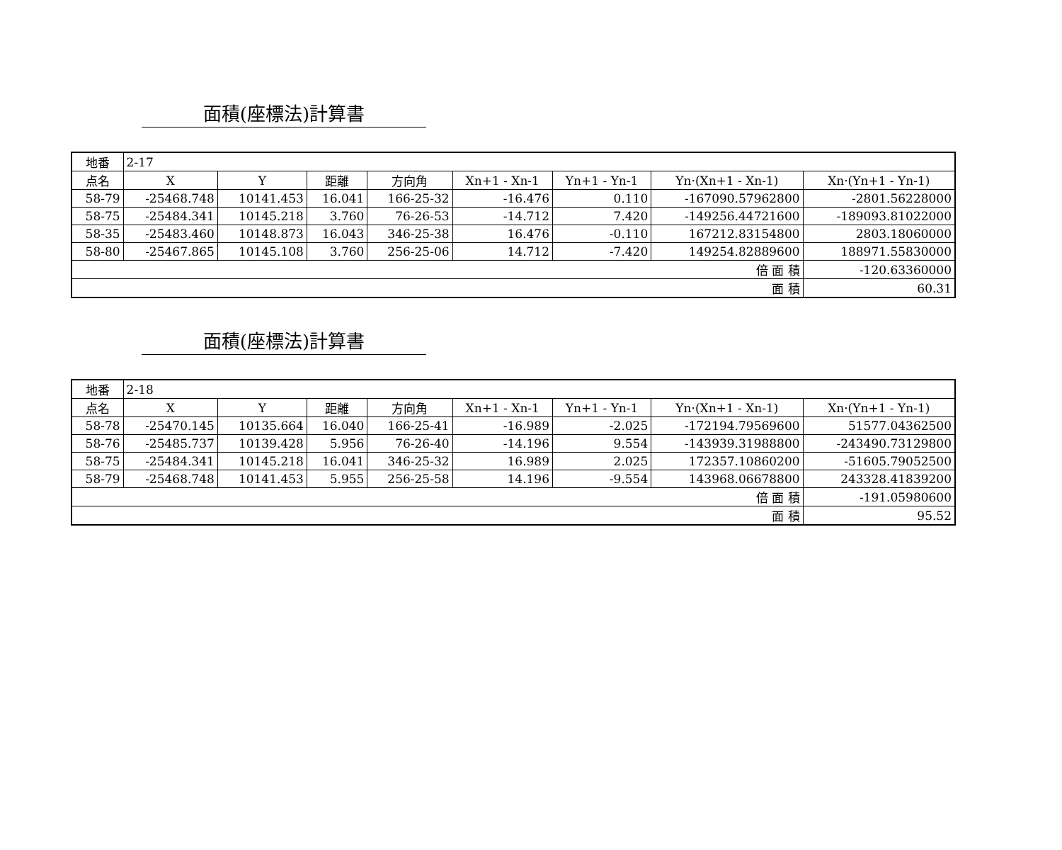面積(座標法)計算書
| 地番 | 2-17 | | | | | | | |
| 点名 | X | Y | 距離 | 方向角 | Xn+1 - Xn-1 | Yn+1 - Yn-1 | Yn·(Xn+1 - Xn-1) | Xn·(Yn+1 - Yn-1) |
| 58-79 | -25468.748 | 10141.453 | 16.041 | 166-25-32 | -16.476 | 0.110 | -167090.57962800 | -2801.56228000 |
| 58-75 | -25484.341 | 10145.218 | 3.760 | 76-26-53 | -14.712 | 7.420 | -149256.44721600 | -189093.81022000 |
| 58-35 | -25483.460 | 10148.873 | 16.043 | 346-25-38 | 16.476 | -0.110 | 167212.83154800 | 2803.18060000 |
| 58-80 | -25467.865 | 10145.108 | 3.760 | 256-25-06 | 14.712 | -7.420 | 149254.82889600 | 188971.55830000 |
| 倍 面 積 | | | | | | | | -120.63360000 |
| 面 積 | | | | | | | | 60.31 |
面積(座標法)計算書
| 地番 | 2-18 | | | | | | | |
| 点名 | X | Y | 距離 | 方向角 | Xn+1 - Xn-1 | Yn+1 - Yn-1 | Yn·(Xn+1 - Xn-1) | Xn·(Yn+1 - Yn-1) |
| 58-78 | -25470.145 | 10135.664 | 16.040 | 166-25-41 | -16.989 | -2.025 | -172194.79569600 | 51577.04362500 |
| 58-76 | -25485.737 | 10139.428 | 5.956 | 76-26-40 | -14.196 | 9.554 | -143939.31988800 | -243490.73129800 |
| 58-75 | -25484.341 | 10145.218 | 16.041 | 346-25-32 | 16.989 | 2.025 | 172357.10860200 | -51605.79052500 |
| 58-79 | -25468.748 | 10141.453 | 5.955 | 256-25-58 | 14.196 | -9.554 | 143968.06678800 | 243328.41839200 |
| 倍 面 積 | | | | | | | | -191.05980600 |
| 面 積 | | | | | | | | 95.52 |